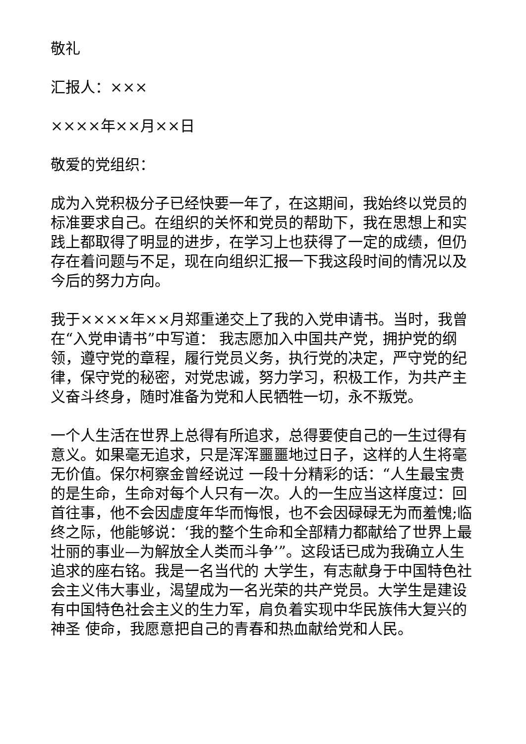敬礼
汇报人：×××
××××年××月××日
敬爱的党组织：
成为入党积极分子已经快要一年了，在这期间，我始终以党员的标准要求自己。在组织的关怀和党员的帮助下，我在思想上和实践上都取得了明显的进步，在学习上也获得了一定的成绩，但仍存在着问题与不足，现在向组织汇报一下我这段时间的情况以及今后的努力方向。
我于××××年××月郑重递交上了我的入党申请书。当时，我曾在“入党申请书”中写道： 我志愿加入中国共产党，拥护党的纲领，遵守党的章程，履行党员义务，执行党的决定，严守党的纪律，保守党的秘密，对党忠诚，努力学习，积极工作，为共产主义奋斗终身，随时准备为党和人民牺牲一切，永不叛党。
一个人生活在世界上总得有所追求，总得要使自己的一生过得有意义。如果毫无追求，只是浑浑噩噩地过日子，这样的人生将毫无价值。保尔柯察金曾经说过 一段十分精彩的话：“人生最宝贵的是生命，生命对每个人只有一次。人的一生应当这样度过：回首往事，他不会因虚度年华而悔恨，也不会因碌碌无为而羞愧;临 终之际，他能够说：‘我的整个生命和全部精力都献给了世界上最壮丽的事业—为解放全人类而斗争’”。这段话已成为我确立人生追求的座右铭。我是一名当代的 大学生，有志献身于中国特色社会主义伟大事业，渴望成为一名光荣的共产党员。大学生是建设有中国特色社会主义的生力军，肩负着实现中华民族伟大复兴的神圣 使命，我愿意把自己的青春和热血献给党和人民。